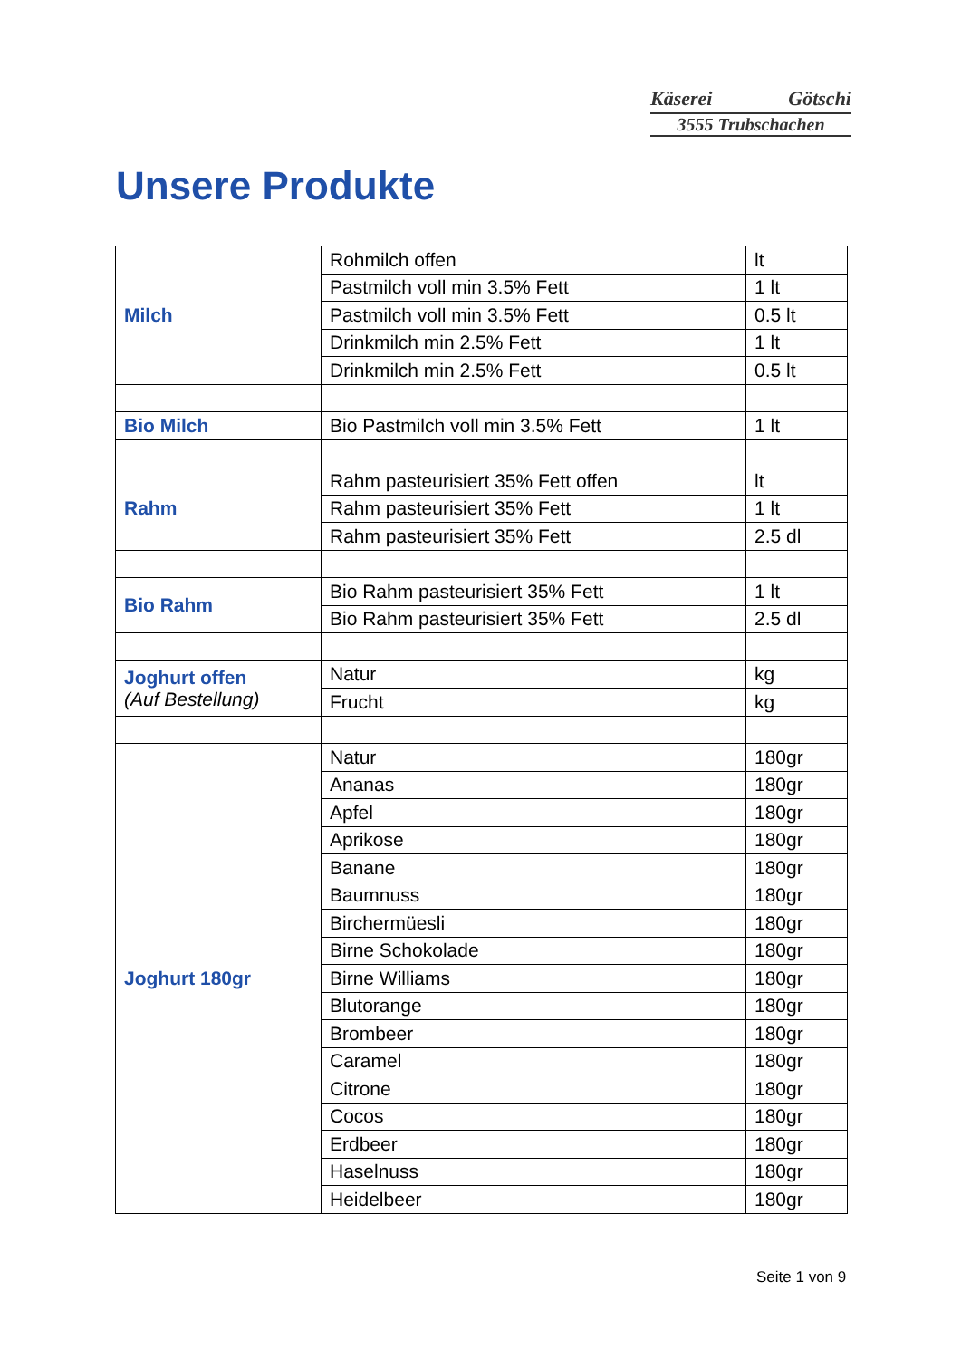Käserei Götschi
3555 Trubschachen
Unsere Produkte
| Milch | Rohmilch offen | lt |
| | Pastmilch voll min 3.5% Fett | 1 lt |
| | Pastmilch voll min 3.5% Fett | 0.5 lt |
| | Drinkmilch min 2.5% Fett | 1 lt |
| | Drinkmilch min 2.5% Fett | 0.5 lt |
| Bio Milch | Bio Pastmilch voll min 3.5% Fett | 1 lt |
| Rahm | Rahm pasteurisiert 35% Fett offen | lt |
| | Rahm pasteurisiert 35% Fett | 1 lt |
| | Rahm pasteurisiert 35% Fett | 2.5 dl |
| Bio Rahm | Bio Rahm pasteurisiert 35% Fett | 1 lt |
| | Bio Rahm pasteurisiert 35% Fett | 2.5 dl |
| Joghurt offen (Auf Bestellung) | Natur | kg |
| | Frucht | kg |
| Joghurt 180gr | Natur | 180gr |
| | Ananas | 180gr |
| | Apfel | 180gr |
| | Aprikose | 180gr |
| | Banane | 180gr |
| | Baumnuss | 180gr |
| | Birchermüesli | 180gr |
| | Birne Schokolade | 180gr |
| | Birne Williams | 180gr |
| | Blutorange | 180gr |
| | Brombeer | 180gr |
| | Caramel | 180gr |
| | Citrone | 180gr |
| | Cocos | 180gr |
| | Erdbeer | 180gr |
| | Haselnuss | 180gr |
| | Heidelbeer | 180gr |
Seite 1 von 9